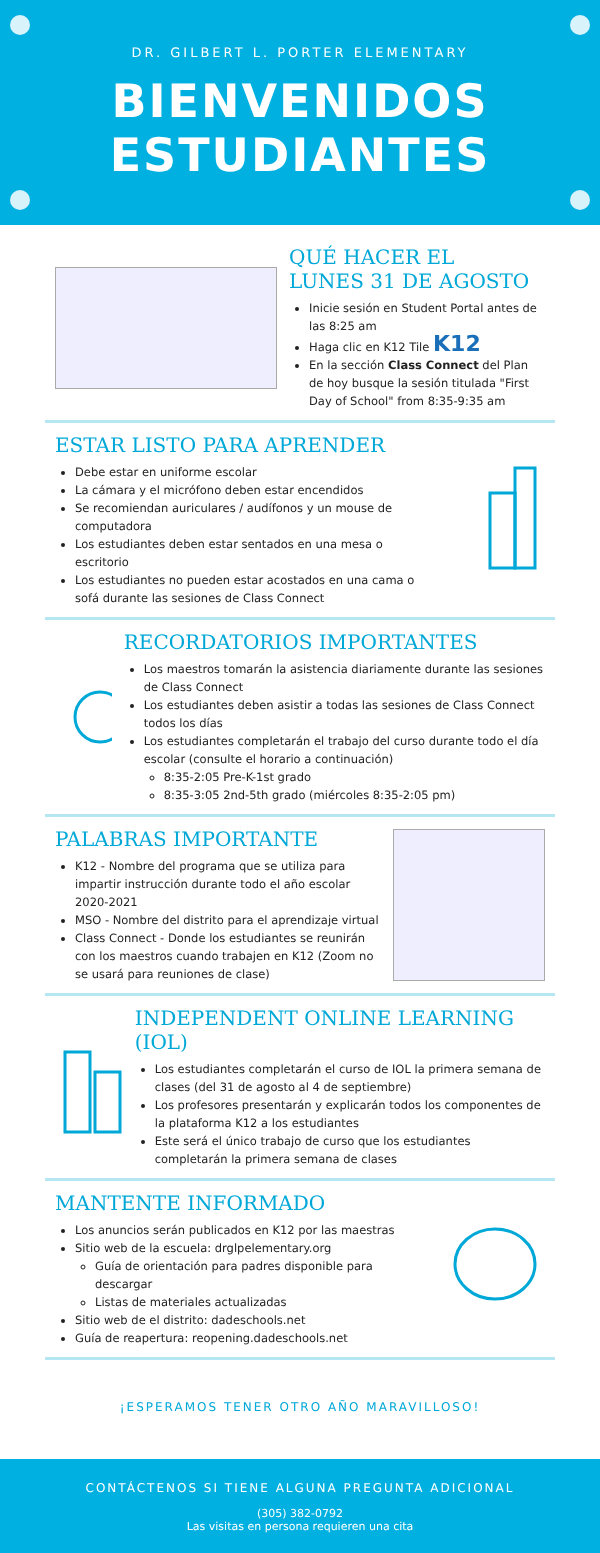DR. GILBERT L. PORTER ELEMENTARY
BIENVENIDOS
ESTUDIANTES
QUÉ HACER EL
LUNES 31 DE AGOSTO
Inicie sesión en Student Portal antes de las 8:25 am
Haga clic en K12 Tile K12
En la sección Class Connect del Plan de hoy busque la sesión titulada "First Day of School" from 8:35-9:35 am
ESTAR LISTO PARA APRENDER
Debe estar en uniforme escolar
La cámara y el micrófono deben estar encendidos
Se recomiendan auriculares / audífonos y un mouse de computadora
Los estudiantes deben estar sentados en una mesa o escritorio
Los estudiantes no pueden estar acostados en una cama o sofá durante las sesiones de Class Connect
RECORDATORIOS IMPORTANTES
Los maestros tomarán la asistencia diariamente durante las sesiones de Class Connect
Los estudiantes deben asistir a todas las sesiones de Class Connect todos los días
Los estudiantes completarán el trabajo del curso durante todo el día escolar (consulte el horario a continuación)
8:35-2:05 Pre-K-1st grado
8:35-3:05 2nd-5th grado (miércoles 8:35-2:05 pm)
PALABRAS IMPORTANTE
K12 - Nombre del programa que se utiliza para impartir instrucción durante todo el año escolar 2020-2021
MSO - Nombre del distrito para el aprendizaje virtual
Class Connect - Donde los estudiantes se reunirán con los maestros cuando trabajen en K12 (Zoom no se usará para reuniones de clase)
INDEPENDENT ONLINE LEARNING (IOL)
Los estudiantes completarán el curso de IOL la primera semana de clases (del 31 de agosto al 4 de septiembre)
Los profesores presentarán y explicarán todos los componentes de la plataforma K12 a los estudiantes
Este será el único trabajo de curso que los estudiantes completarán la primera semana de clases
MANTENTE INFORMADO
Los anuncios serán publicados en K12 por las maestras
Sitio web de la escuela: drglpelementary.org
Guía de orientación para padres disponible para descargar
Listas de materiales actualizadas
Sitio web de el distrito: dadeschools.net
Guía de reapertura: reopening.dadeschools.net
¡ESPERAMOS TENER OTRO AÑO MARAVILLOSO!
CONTÁCTENOS SI TIENE ALGUNA PREGUNTA ADICIONAL
(305) 382-0792
Las visitas en persona requieren una cita